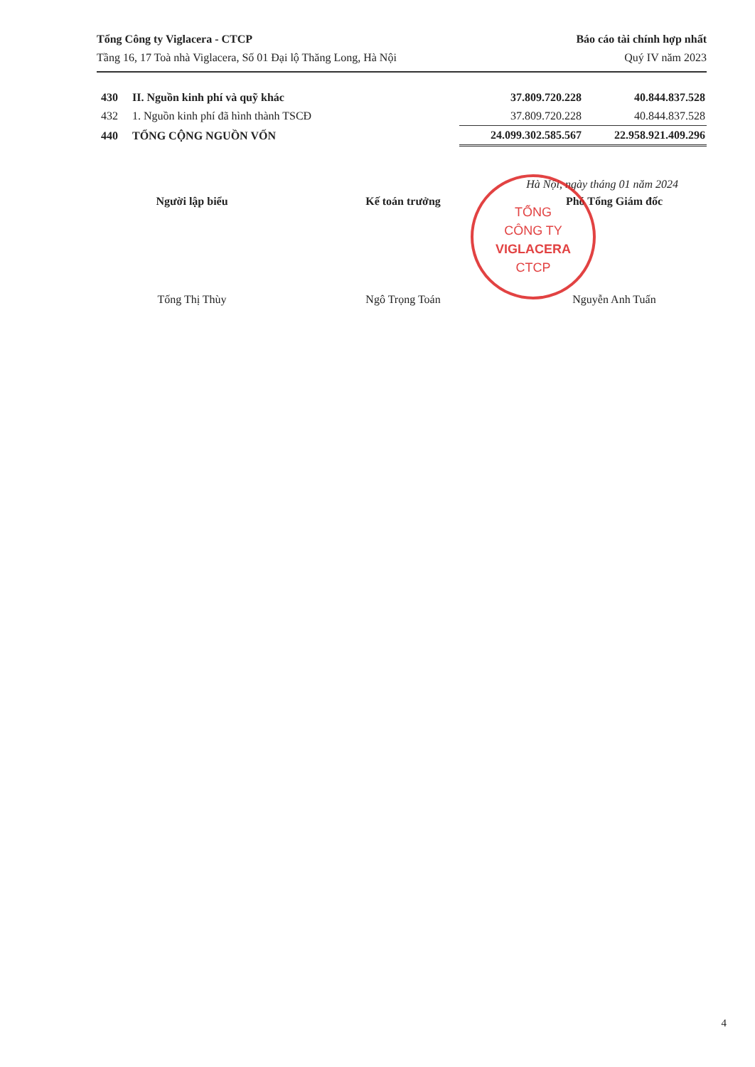Tổng Công ty Viglacera - CTCP
Tầng 16, 17 Toà nhà Viglacera, Số 01 Đại lộ Thăng Long, Hà Nội
Báo cáo tài chính hợp nhất
Quý IV năm 2023
| 430 | II. Nguồn kinh phí và quỹ khác | 37.809.720.228 | 40.844.837.528 |
| 432 | 1. Nguồn kinh phí đã hình thành TSCĐ | 37.809.720.228 | 40.844.837.528 |
| 440 | TỔNG CỘNG NGUỒN VỐN | 24.099.302.585.567 | 22.958.921.409.296 |
Hà Nội, ngày tháng 01 năm 2024
Người lập biểu Kế toán trưởng Phó Tổng Giám đốc
Tống Thị Thùy Ngô Trọng Toán Nguyễn Anh Tuấn
TỔNG
CÔNG TY
VIGLACERA
CTCP
4